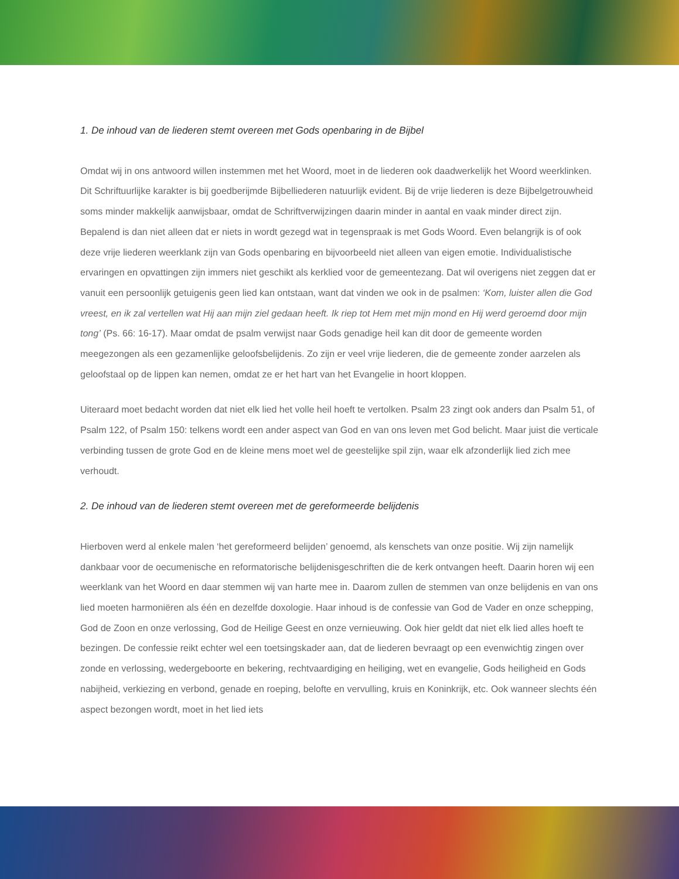1. De inhoud van de liederen stemt overeen met Gods openbaring in de Bijbel
Omdat wij in ons antwoord willen instemmen met het Woord, moet in de liederen ook daadwerkelijk het Woord weerklinken. Dit Schriftuurlijke karakter is bij goedberijmde Bijbelliederen natuurlijk evident. Bij de vrije liederen is deze Bijbelgetrouwheid soms minder makkelijk aanwijsbaar, omdat de Schriftverwijzingen daarin minder in aantal en vaak minder direct zijn. Bepalend is dan niet alleen dat er niets in wordt gezegd wat in tegenspraak is met Gods Woord. Even belangrijk is of ook deze vrije liederen weerklank zijn van Gods openbaring en bijvoorbeeld niet alleen van eigen emotie. Individualistische ervaringen en opvattingen zijn immers niet geschikt als kerklied voor de gemeentezang. Dat wil overigens niet zeggen dat er vanuit een persoonlijk getuigenis geen lied kan ontstaan, want dat vinden we ook in de psalmen: ‘Kom, luister allen die God vreest, en ik zal vertellen wat Hij aan mijn ziel gedaan heeft. Ik riep tot Hem met mijn mond en Hij werd geroemd door mijn tong’ (Ps. 66: 16-17). Maar omdat de psalm verwijst naar Gods genadige heil kan dit door de gemeente worden meegezongen als een gezamenlijke geloofsbelijdenis. Zo zijn er veel vrije liederen, die de gemeente zonder aarzelen als geloofstaal op de lippen kan nemen, omdat ze er het hart van het Evangelie in hoort kloppen.
Uiteraard moet bedacht worden dat niet elk lied het volle heil hoeft te vertolken. Psalm 23 zingt ook anders dan Psalm 51, of Psalm 122, of Psalm 150: telkens wordt een ander aspect van God en van ons leven met God belicht. Maar juist die verticale verbinding tussen de grote God en de kleine mens moet wel de geestelijke spil zijn, waar elk afzonderlijk lied zich mee verhoudt.
2. De inhoud van de liederen stemt overeen met de gereformeerde belijdenis
Hierboven werd al enkele malen ‘het gereformeerd belijden’ genoemd, als kenschets van onze positie. Wij zijn namelijk dankbaar voor de oecumenische en reformatorische belijdenisgeschriften die de kerk ontvangen heeft. Daarin horen wij een weerklank van het Woord en daar stemmen wij van harte mee in. Daarom zullen de stemmen van onze belijdenis en van ons lied moeten harmoniëren als één en dezelfde doxologie. Haar inhoud is de confessie van God de Vader en onze schepping, God de Zoon en onze verlossing, God de Heilige Geest en onze vernieuwing. Ook hier geldt dat niet elk lied alles hoeft te bezingen. De confessie reikt echter wel een toetsingskader aan, dat de liederen bevraagt op een evenwichtig zingen over zonde en verlossing, wedergeboorte en bekering, rechtvaardiging en heiliging, wet en evangelie, Gods heiligheid en Gods nabijheid, verkiezing en verbond, genade en roeping, belofte en vervulling, kruis en Koninkrijk, etc. Ook wanneer slechts één aspect bezongen wordt, moet in het lied iets